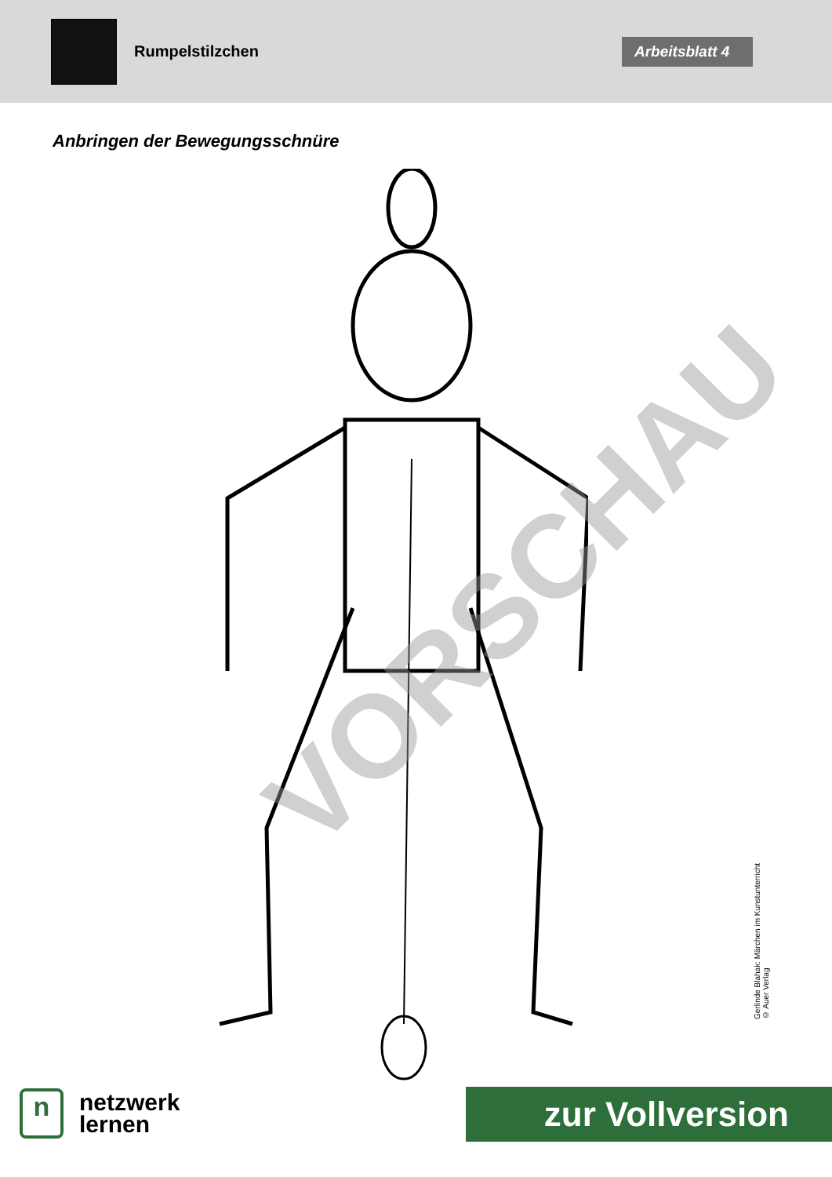Rumpelstilzchen
Arbeitsblatt 4
Anbringen der Bewegungsschnüre
VORSCHAU
Gerlinde Blahak: Märchen im Kunstunterricht
© Auer Verlag
n
netzwerk
lernen
zur Vollversion